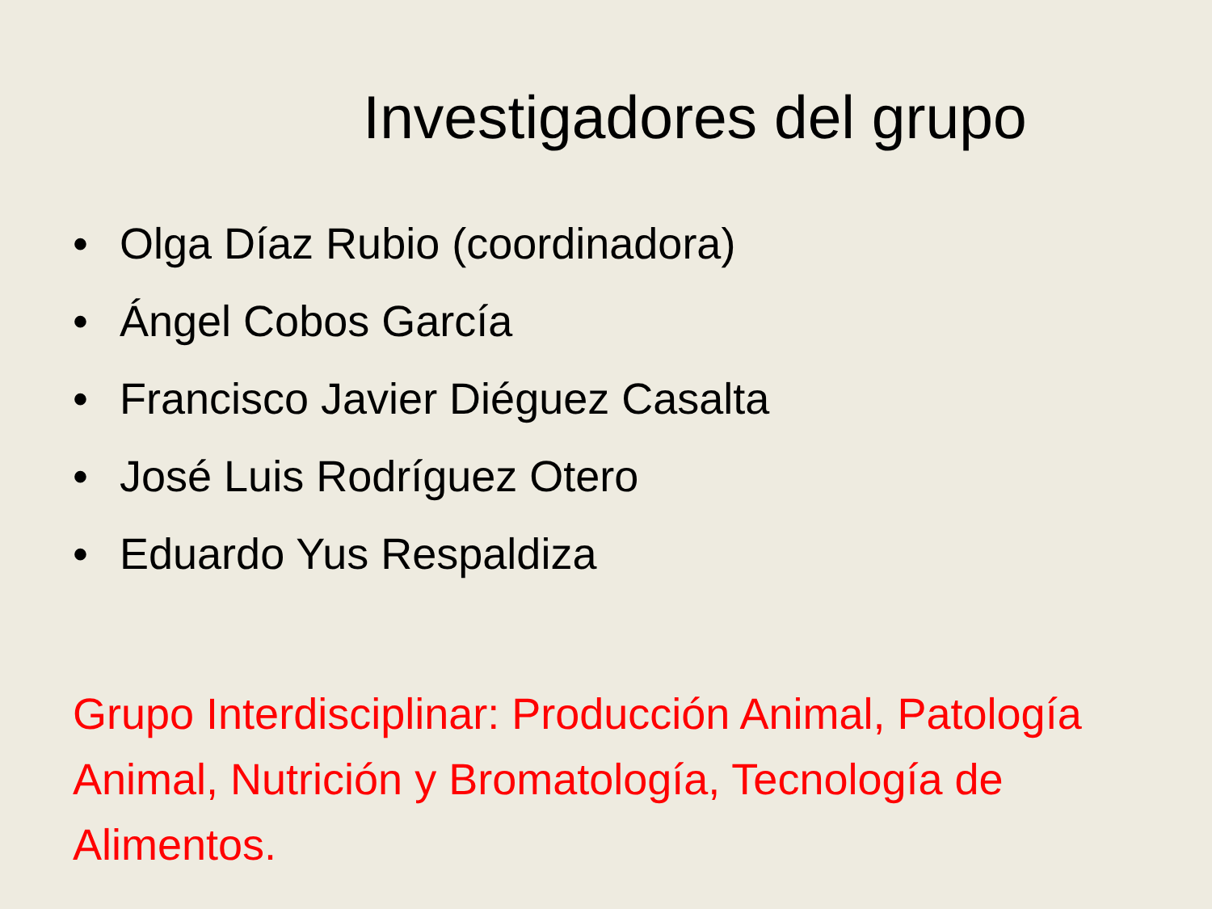Investigadores del grupo
• Olga Díaz Rubio (coordinadora)
• Ángel Cobos García
• Francisco Javier Diéguez Casalta
• José Luis Rodríguez Otero
• Eduardo Yus Respaldiza
Grupo Interdisciplinar: Producción Animal, Patología Animal, Nutrición y Bromatología, Tecnología de Alimentos.